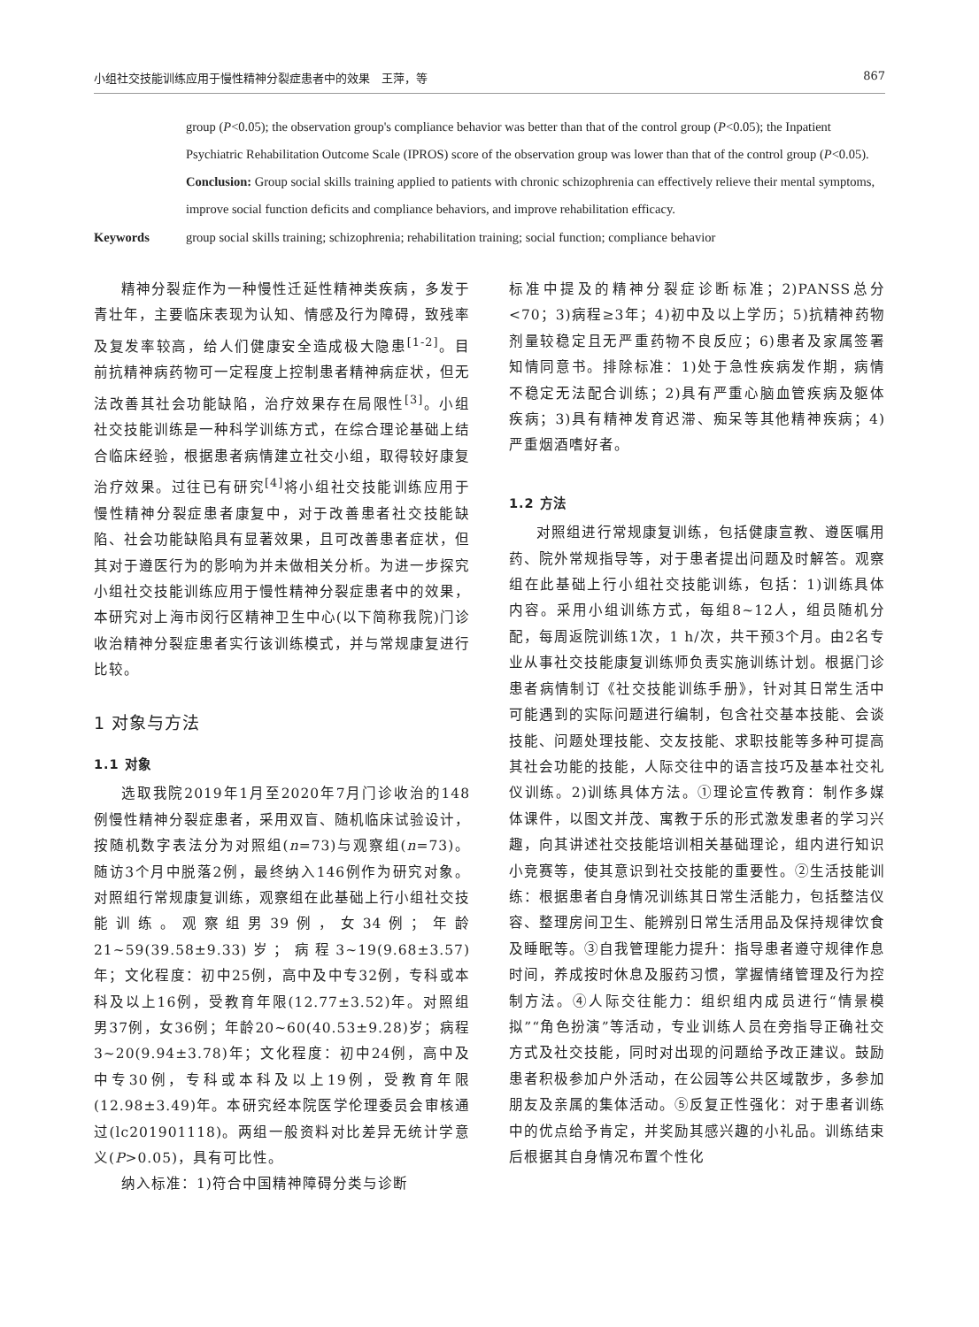小组社交技能训练应用于慢性精神分裂症患者中的效果　王萍，等 867
group (P<0.05); the observation group's compliance behavior was better than that of the control group (P<0.05); the Inpatient Psychiatric Rehabilitation Outcome Scale (IPROS) score of the observation group was lower than that of the control group (P<0.05). Conclusion: Group social skills training applied to patients with chronic schizophrenia can effectively relieve their mental symptoms, improve social function deficits and compliance behaviors, and improve rehabilitation efficacy.
Keywords group social skills training; schizophrenia; rehabilitation training; social function; compliance behavior
精神分裂症作为一种慢性迁延性精神类疾病，多发于青壮年，主要临床表现为认知、情感及行为障碍，致残率及复发率较高，给人们健康安全造成极大隐患<sup>[1-2]</sup>。目前抗精神病药物可一定程度上控制患者精神病症状，但无法改善其社会功能缺陷，治疗效果存在局限性<sup>[3]</sup>。小组社交技能训练是一种科学训练方式，在综合理论基础上结合临床经验，根据患者病情建立社交小组，取得较好康复治疗效果。过往已有研究<sup>[4]</sup>将小组社交技能训练应用于慢性精神分裂症患者康复中，对于改善患者社交技能缺陷、社会功能缺陷具有显著效果，且可改善患者症状，但其对于遵医行为的影响为并未做相关分析。为进一步探究小组社交技能训练应用于慢性精神分裂症患者中的效果，本研究对上海市闵行区精神卫生中心(以下简称我院)门诊收治精神分裂症患者实行该训练模式，并与常规康复进行比较。
1 对象与方法
1.1 对象
选取我院2019年1月至2020年7月门诊收治的148例慢性精神分裂症患者，采用双盲、随机临床试验设计，按随机数字表法分为对照组(n=73)与观察组(n=73)。随访3个月中脱落2例，最终纳入146例作为研究对象。对照组行常规康复训练，观察组在此基础上行小组社交技能训练。观察组男39例，女34例；年龄21~59(39.58±9.33)岁；病程3~19(9.68±3.57)年；文化程度：初中25例，高中及中专32例，专科或本科及以上16例，受教育年限(12.77±3.52)年。对照组男37例，女36例；年龄20~60(40.53±9.28)岁；病程3~20(9.94±3.78)年；文化程度：初中24例，高中及中专30例，专科或本科及以上19例，受教育年限(12.98±3.49)年。本研究经本院医学伦理委员会审核通过(lc201901118)。两组一般资料对比差异无统计学意义(P>0.05)，具有可比性。
纳入标准：1)符合中国精神障碍分类与诊断
标准中提及的精神分裂症诊断标准；2)PANSS总分<70；3)病程≥3年；4)初中及以上学历；5)抗精神药物剂量较稳定且无严重药物不良反应；6)患者及家属签署知情同意书。排除标准：1)处于急性疾病发作期，病情不稳定无法配合训练；2)具有严重心脑血管疾病及躯体疾病；3)具有精神发育迟滞、痴呆等其他精神疾病；4)严重烟酒嗜好者。
1.2 方法
对照组进行常规康复训练，包括健康宣教、遵医嘱用药、院外常规指导等，对于患者提出问题及时解答。观察组在此基础上行小组社交技能训练，包括：1)训练具体内容。采用小组训练方式，每组8~12人，组员随机分配，每周返院训练1次，1 h/次，共干预3个月。由2名专业从事社交技能康复训练师负责实施训练计划。根据门诊患者病情制订《社交技能训练手册》，针对其日常生活中可能遇到的实际问题进行编制，包含社交基本技能、会谈技能、问题处理技能、交友技能、求职技能等多种可提高其社会功能的技能，人际交往中的语言技巧及基本社交礼仪训练。2)训练具体方法。①理论宣传教育：制作多媒体课件，以图文并茂、寓教于乐的形式激发患者的学习兴趣，向其讲述社交技能培训相关基础理论，组内进行知识小竞赛等，使其意识到社交技能的重要性。②生活技能训练：根据患者自身情况训练其日常生活能力，包括整洁仪容、整理房间卫生、能辨别日常生活用品及保持规律饮食及睡眠等。③自我管理能力提升：指导患者遵守规律作息时间，养成按时休息及服药习惯，掌握情绪管理及行为控制方法。④人际交往能力：组织组内成员进行“情景模拟”“角色扮演”等活动，专业训练人员在旁指导正确社交方式及社交技能，同时对出现的问题给予改正建议。鼓励患者积极参加户外活动，在公园等公共区域散步，多参加朋友及亲属的集体活动。⑤反复正性强化：对于患者训练中的优点给予肯定，并奖励其感兴趣的小礼品。训练结束后根据其自身情况布置个性化